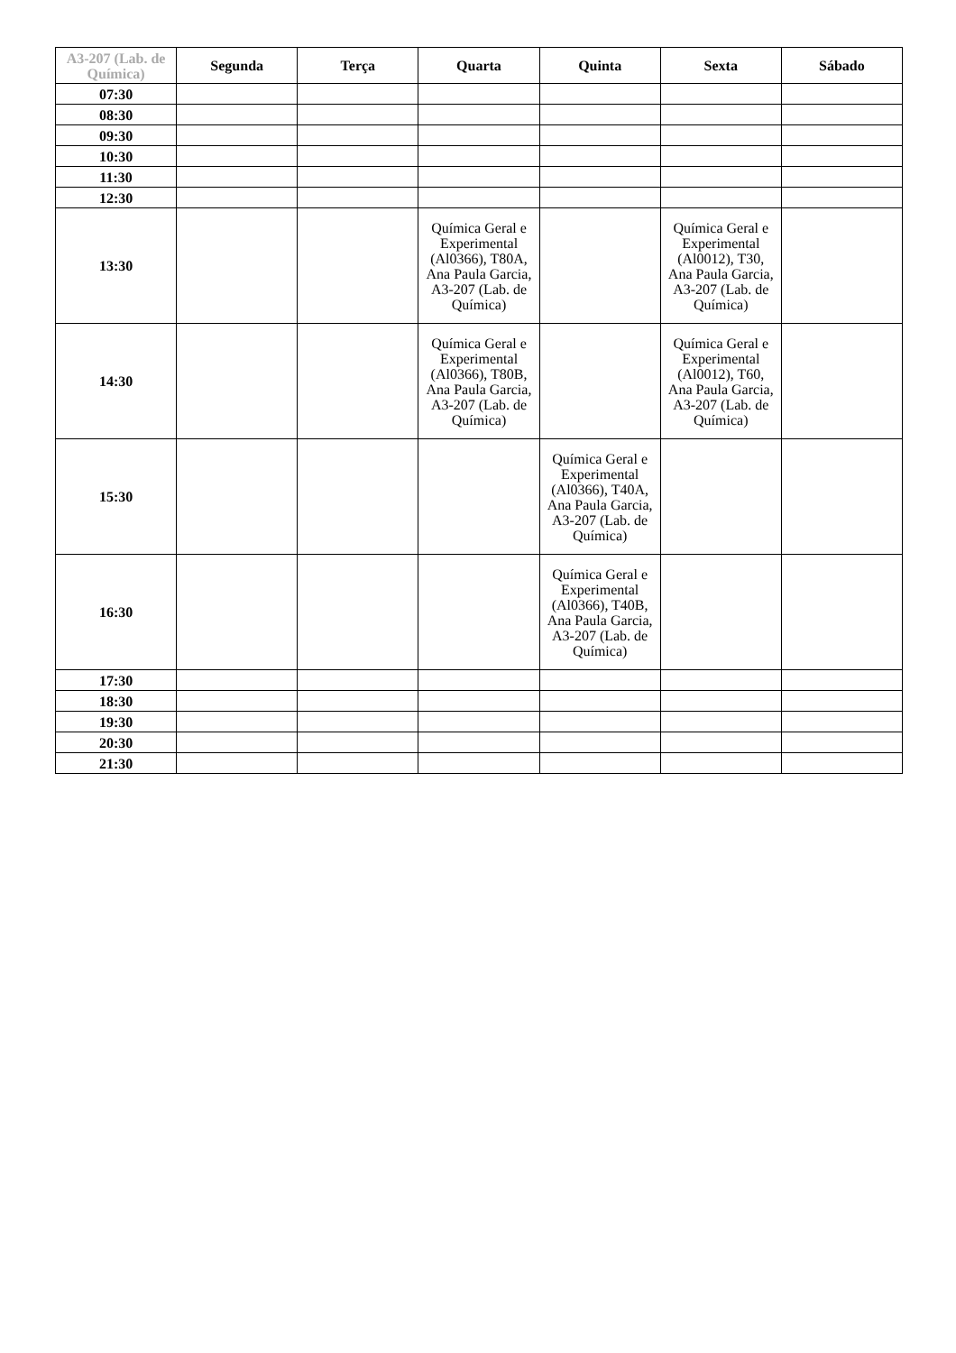| A3-207 (Lab. de Química) | Segunda | Terça | Quarta | Quinta | Sexta | Sábado |
| --- | --- | --- | --- | --- | --- | --- |
| 07:30 | | | | | | |
| 08:30 | | | | | | |
| 09:30 | | | | | | |
| 10:30 | | | | | | |
| 11:30 | | | | | | |
| 12:30 | | | | | | |
| 13:30 | | | Química Geral e Experimental (Al0366), T80A, Ana Paula Garcia, A3-207 (Lab. de Química) | | Química Geral e Experimental (Al0012), T30, Ana Paula Garcia, A3-207 (Lab. de Química) | |
| 14:30 | | | Química Geral e Experimental (Al0366), T80B, Ana Paula Garcia, A3-207 (Lab. de Química) | | Química Geral e Experimental (Al0012), T60, Ana Paula Garcia, A3-207 (Lab. de Química) | |
| 15:30 | | | | Química Geral e Experimental (Al0366), T40A, Ana Paula Garcia, A3-207 (Lab. de Química) | | |
| 16:30 | | | | Química Geral e Experimental (Al0366), T40B, Ana Paula Garcia, A3-207 (Lab. de Química) | | |
| 17:30 | | | | | | |
| 18:30 | | | | | | |
| 19:30 | | | | | | |
| 20:30 | | | | | | |
| 21:30 | | | | | | |